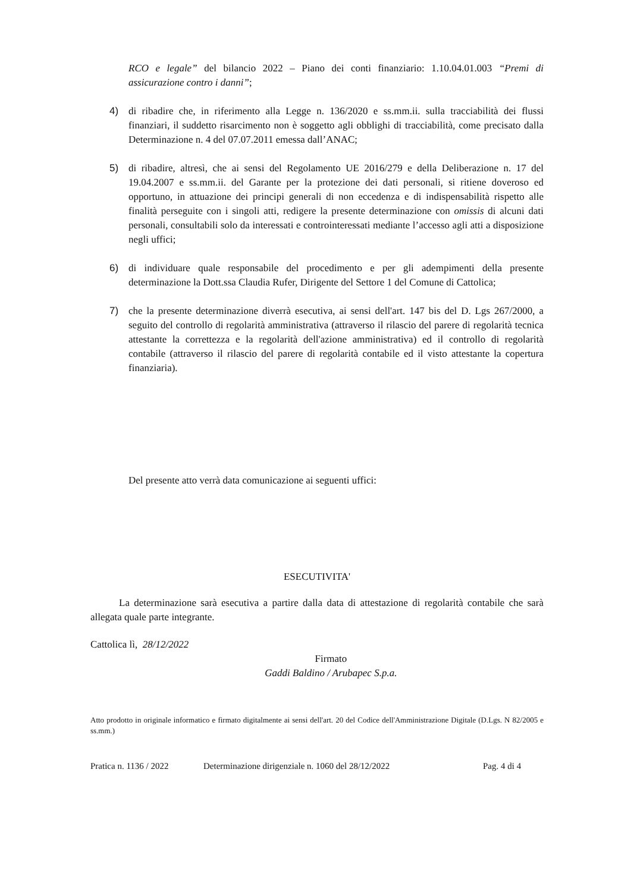RCO e legale” del bilancio 2022 – Piano dei conti finanziario: 1.10.04.01.003 “Premi di assicurazione contro i danni”;
4) di ribadire che, in riferimento alla Legge n. 136/2020 e ss.mm.ii. sulla tracciabilità dei flussi finanziari, il suddetto risarcimento non è soggetto agli obblighi di tracciabilità, come precisato dalla Determinazione n. 4 del 07.07.2011 emessa dall’ANAC;
5) di ribadire, altresì, che ai sensi del Regolamento UE 2016/279 e della Deliberazione n. 17 del 19.04.2007 e ss.mm.ii. del Garante per la protezione dei dati personali, si ritiene doveroso ed opportuno, in attuazione dei principi generali di non eccedenza e di indispensabilità rispetto alle finalità perseguite con i singoli atti, redigere la presente determinazione con omissis di alcuni dati personali, consultabili solo da interessati e controinteressati mediante l’accesso agli atti a disposizione negli uffici;
6) di individuare quale responsabile del procedimento e per gli adempimenti della presente determinazione la Dott.ssa Claudia Rufer, Dirigente del Settore 1 del Comune di Cattolica;
7) che la presente determinazione diverrà esecutiva, ai sensi dell'art. 147 bis del D. Lgs 267/2000, a seguito del controllo di regolarità amministrativa (attraverso il rilascio del parere di regolarità tecnica attestante la correttezza e la regolarità dell'azione amministrativa) ed il controllo di regolarità contabile (attraverso il rilascio del parere di regolarità contabile ed il visto attestante la copertura finanziaria).
Del presente atto verrà data comunicazione ai seguenti uffici:
ESECUTIVITA'
La determinazione sarà esecutiva a partire dalla data di attestazione di regolarità contabile che sarà allegata quale parte integrante.
Cattolica lì, 28/12/2022
Firmato
Gaddi Baldino / Arubapec S.p.a.
Atto prodotto in originale informatico e firmato digitalmente ai sensi dell'art. 20 del Codice dell'Amministrazione Digitale (D.Lgs. N 82/2005 e ss.mm.)
Pratica n. 1136 / 2022 Determinazione dirigenziale n. 1060 del 28/12/2022 Pag. 4 di 4